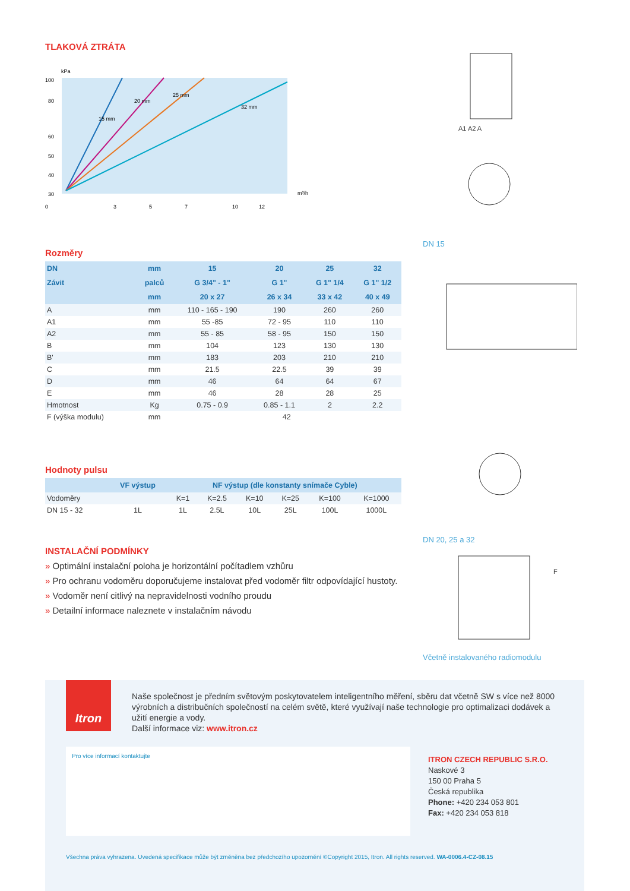TLAKOVÁ ZTRÁTA
kPa
100
80
60
50
40
30
0
3
5
7
10
12
m³/h
15 mm
20 mm
25 mm
32 mm
Rozměry
| DN | mm | 15 | 20 | 25 | 32 |
| --- | --- | --- | --- | --- | --- |
| Závit | palců | G 3/4" - 1" | G 1" | G 1" 1/4 | G 1" 1/2 |
| | mm | 20 x 27 | 26 x 34 | 33 x 42 | 40 x 49 |
| A | mm | 110 - 165 - 190 | 190 | 260 | 260 |
| A1 | mm | 55 -85 | 72 - 95 | 110 | 110 |
| A2 | mm | 55 - 85 | 58 - 95 | 150 | 150 |
| B | mm | 104 | 123 | 130 | 130 |
| B' | mm | 183 | 203 | 210 | 210 |
| C | mm | 21.5 | 22.5 | 39 | 39 |
| D | mm | 46 | 64 | 64 | 67 |
| E | mm | 46 | 28 | 28 | 25 |
| Hmotnost | Kg | 0.75 - 0.9 | 0.85 - 1.1 | 2 | 2.2 |
| F (výška modulu) | mm | 42 | | | |
Hodnoty pulsu
| | VF výstup | NF výstup (dle konstanty snímače Cyble) | | | | | |
| --- | --- | --- | --- | --- | --- | --- | --- |
| Vodoměry | | K=1 | K=2.5 | K=10 | K=25 | K=100 | K=1000 |
| DN 15 - 32 | 1L | 1L | 2.5L | 10L | 25L | 100L | 1000L |
INSTALAČNÍ PODMÍNKY
» Optimální instalační poloha je horizontální počítadlem vzhůru
» Pro ochranu vodoměru doporučujeme instalovat před vodoměr filtr odpovídající hustoty.
» Vodoměr není citlivý na nepravidelnosti vodního proudu
» Detailní informace naleznete v instalačním návodu
A1 A2 A
DN 15
DN 20, 25 a 32
F
Včetně instalovaného radiomodulu
Itron
Naše společnost je předním světovým poskytovatelem inteligentního měření, sběru dat včetně SW s více než 8000 výrobních a distribučních společností na celém světě, které využívají naše technologie pro optimalizaci dodávek a užití energie a vody.
Další informace viz: www.itron.cz
Pro více informací kontaktujte
ITRON CZECH REPUBLIC S.R.O.
Naskové 3
150 00 Praha 5
Česká republika
Phone: +420 234 053 801
Fax: +420 234 053 818
Všechna práva vyhrazena. Uvedená specifikace může být změněna bez předchozího upozornění ©Copyright 2015, Itron. All rights reserved. WA-0006.4-CZ-08.15